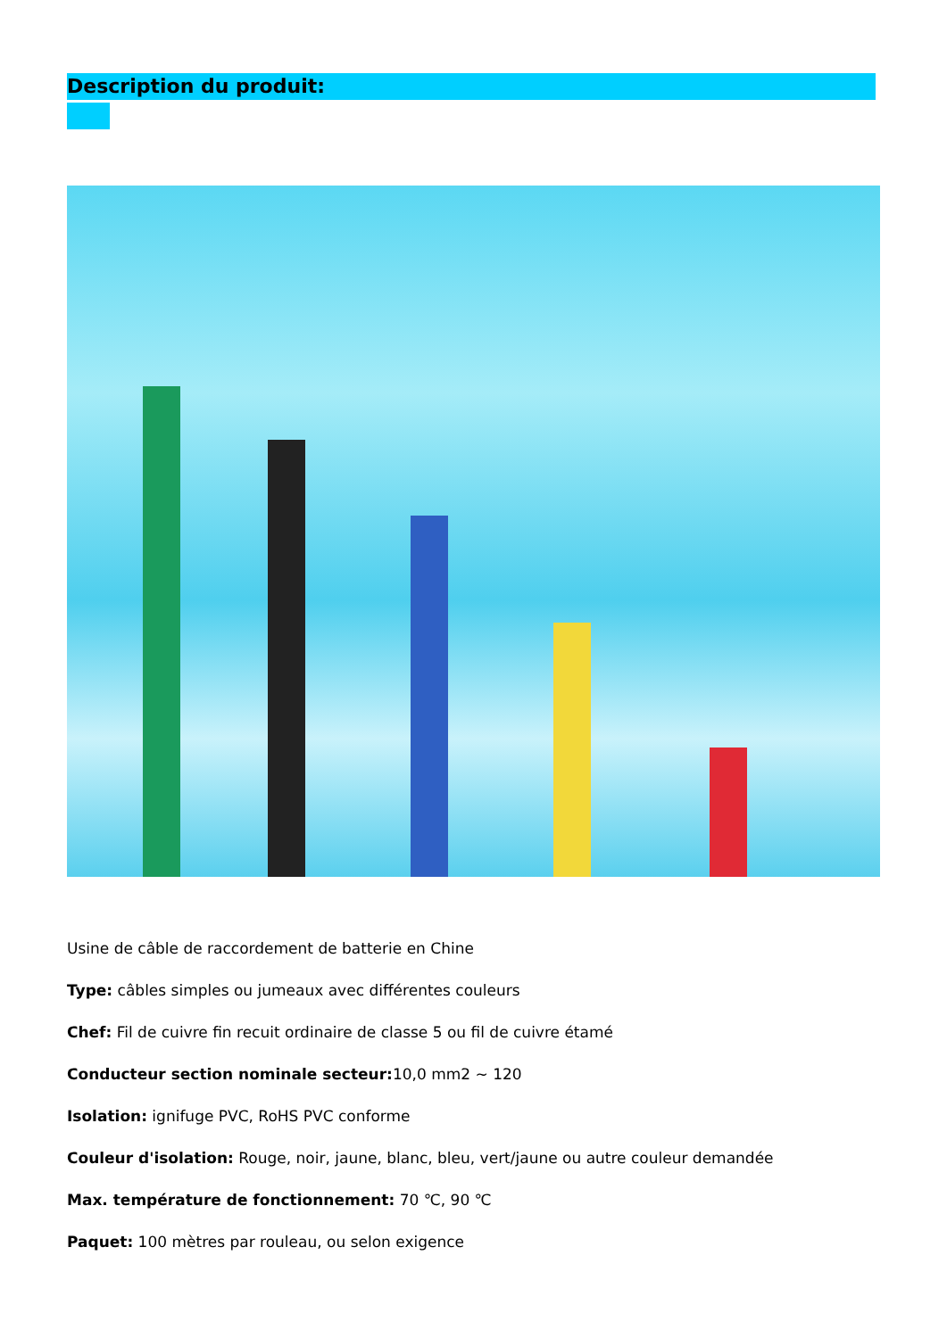Description du produit:
Usine de câble de raccordement de batterie en Chine
Type: câbles simples ou jumeaux avec différentes couleurs
Chef: Fil de cuivre fin recuit ordinaire de classe 5 ou fil de cuivre étamé
Conducteur section nominale secteur: 10,0 mm2 ~ 120
Isolation: ignifuge PVC, RoHS PVC conforme
Couleur d'isolation: Rouge, noir, jaune, blanc, bleu, vert/jaune ou autre couleur demandée
Max. température de fonctionnement: 70 ℃, 90 ℃
Paquet: 100 mètres par rouleau, ou selon exigence